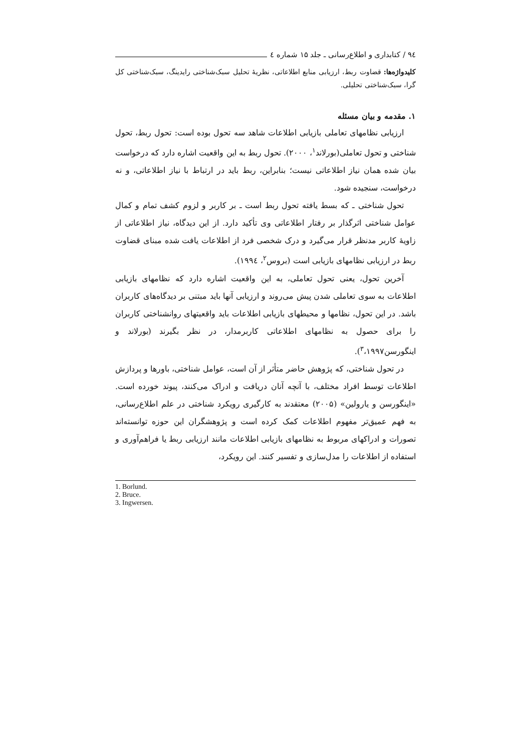۹٤ / کتابداری و اطلاع‌رسانی ـ جلد ۱۵ شماره ٤
کلیدواژه‌ها: قضاوت ربط، ارزیابی منابع اطلاعاتی، نظریهٔ تحلیل سبک‌شناختی رایدینگ، سبک‌شناختی کل گرا، سبک‌شناختی تحلیلی.
۱. مقدمه و بیان مسئله
ارزیابی نظامهای تعاملی بازیابی اطلاعات شاهد سه تحول بوده است: تحول ربط، تحول شناختی و تحول تعاملی(بورلاند<sup>۱</sup>، ۲۰۰۰). تحول ربط به این واقعیت اشاره دارد که درخواست بیان شده همان نیاز اطلاعاتی نیست؛ بنابراین، ربط باید در ارتباط با نیاز اطلاعاتی، و نه درخواست، سنجیده شود.
تحول شناختی ـ که بسط یافته تحول ربط است ـ بر کاربر و لزوم کشف تمام و کمال عوامل شناختی اثرگذار بر رفتار اطلاعاتی وی تأکید دارد. از این دیدگاه، نیاز اطلاعاتی از زاویهٔ کاربر مدنظر قرار می‌گیرد و درک شخصی فرد از اطلاعات یافت شده مبنای قضاوت ربط در ارزیابی نظامهای بازیابی است (بروس<sup>۲</sup>، ۱۹۹٤).
آخرین تحول، یعنی تحول تعاملی، به این واقعیت اشاره دارد که نظامهای بازیابی اطلاعات به سوی تعاملی شدن پیش می‌روند و ارزیابی آنها باید مبتنی بر دیدگاه‌های کاربران باشد. در این تحول، نظامها و محیطهای بازیابی اطلاعات باید واقعیتهای روانشناختی کاربران را برای حصول به نظامهای اطلاعاتی کاربرمدار، در نظر بگیرند (بورلاند و اینگورسن<sup>۳</sup>،۱۹۹۷).
در تحول شناختی، که پژوهش حاضر متأثر از آن است، عوامل شناختی، باورها و پردازش اطلاعات توسط افراد مختلف، با آنچه آنان دریافت و ادراک می‌کنند، پیوند خورده است. «اینگورسن و یارولین» (۲۰۰۵) معتقدند به کارگیری رویکرد شناختی در علم اطلاع‌رسانی، به فهم عمیق‌تر مفهوم اطلاعات کمک کرده است و پژوهشگران این حوزه توانسته‌اند تصورات و ادراکهای مربوط به نظامهای بازیابی اطلاعات مانند ارزیابی ربط یا فراهم‌آوری و استفاده از اطلاعات را مدل‌سازی و تفسیر کنند. این رویکرد،
1. Borlund.
2. Bruce.
3. Ingwersen.